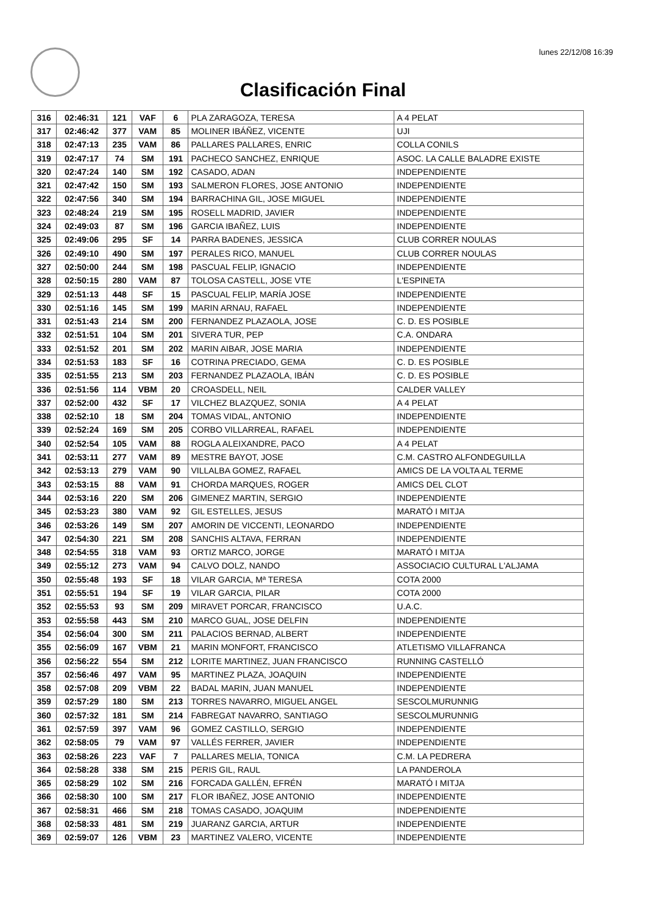lunes 22/12/08 16:39
Clasificación Final
| 316 | 02:46:31 | 121 | VAF | 6 | PLA ZARAGOZA, TERESA | A 4 PELAT |
| 317 | 02:46:42 | 377 | VAM | 85 | MOLINER IBÁÑEZ, VICENTE | UJI |
| 318 | 02:47:13 | 235 | VAM | 86 | PALLARES PALLARES, ENRIC | COLLA CONILS |
| 319 | 02:47:17 | 74 | SM | 191 | PACHECO SANCHEZ, ENRIQUE | ASOC. LA CALLE BALADRE EXISTE |
| 320 | 02:47:24 | 140 | SM | 192 | CASADO, ADAN | INDEPENDIENTE |
| 321 | 02:47:42 | 150 | SM | 193 | SALMERON FLORES, JOSE ANTONIO | INDEPENDIENTE |
| 322 | 02:47:56 | 340 | SM | 194 | BARRACHINA GIL, JOSE MIGUEL | INDEPENDIENTE |
| 323 | 02:48:24 | 219 | SM | 195 | ROSELL MADRID, JAVIER | INDEPENDIENTE |
| 324 | 02:49:03 | 87 | SM | 196 | GARCIA IBAÑEZ, LUIS | INDEPENDIENTE |
| 325 | 02:49:06 | 295 | SF | 14 | PARRA BADENES, JESSICA | CLUB CORRER NOULAS |
| 326 | 02:49:10 | 490 | SM | 197 | PERALES RICO, MANUEL | CLUB CORRER NOULAS |
| 327 | 02:50:00 | 244 | SM | 198 | PASCUAL FELIP, IGNACIO | INDEPENDIENTE |
| 328 | 02:50:15 | 280 | VAM | 87 | TOLOSA CASTELL, JOSE VTE | L'ESPINETA |
| 329 | 02:51:13 | 448 | SF | 15 | PASCUAL FELIP, MARÍA JOSE | INDEPENDIENTE |
| 330 | 02:51:16 | 145 | SM | 199 | MARIN ARNAU, RAFAEL | INDEPENDIENTE |
| 331 | 02:51:43 | 214 | SM | 200 | FERNANDEZ PLAZAOLA, JOSE | C. D. ES POSIBLE |
| 332 | 02:51:51 | 104 | SM | 201 | SIVERA TUR, PEP | C.A. ONDARA |
| 333 | 02:51:52 | 201 | SM | 202 | MARIN AIBAR, JOSE MARIA | INDEPENDIENTE |
| 334 | 02:51:53 | 183 | SF | 16 | COTRINA PRECIADO, GEMA | C. D. ES POSIBLE |
| 335 | 02:51:55 | 213 | SM | 203 | FERNANDEZ PLAZAOLA, IBÁN | C. D. ES POSIBLE |
| 336 | 02:51:56 | 114 | VBM | 20 | CROASDELL, NEIL | CALDER VALLEY |
| 337 | 02:52:00 | 432 | SF | 17 | VILCHEZ BLAZQUEZ, SONIA | A 4 PELAT |
| 338 | 02:52:10 | 18 | SM | 204 | TOMAS VIDAL, ANTONIO | INDEPENDIENTE |
| 339 | 02:52:24 | 169 | SM | 205 | CORBO VILLARREAL, RAFAEL | INDEPENDIENTE |
| 340 | 02:52:54 | 105 | VAM | 88 | ROGLA ALEIXANDRE, PACO | A 4 PELAT |
| 341 | 02:53:11 | 277 | VAM | 89 | MESTRE BAYOT, JOSE | C.M. CASTRO ALFONDEGUILLA |
| 342 | 02:53:13 | 279 | VAM | 90 | VILLALBA GOMEZ, RAFAEL | AMICS DE LA VOLTA AL TERME |
| 343 | 02:53:15 | 88 | VAM | 91 | CHORDA MARQUES, ROGER | AMICS DEL CLOT |
| 344 | 02:53:16 | 220 | SM | 206 | GIMENEZ MARTIN, SERGIO | INDEPENDIENTE |
| 345 | 02:53:23 | 380 | VAM | 92 | GIL ESTELLES, JESUS | MARATÓ I MITJA |
| 346 | 02:53:26 | 149 | SM | 207 | AMORIN DE VICCENTI, LEONARDO | INDEPENDIENTE |
| 347 | 02:54:30 | 221 | SM | 208 | SANCHIS ALTAVA, FERRAN | INDEPENDIENTE |
| 348 | 02:54:55 | 318 | VAM | 93 | ORTIZ MARCO, JORGE | MARATÓ I MITJA |
| 349 | 02:55:12 | 273 | VAM | 94 | CALVO DOLZ, NANDO | ASSOCIACIO CULTURAL L'ALJAMA |
| 350 | 02:55:48 | 193 | SF | 18 | VILAR GARCIA, Mª TERESA | COTA 2000 |
| 351 | 02:55:51 | 194 | SF | 19 | VILAR GARCIA, PILAR | COTA 2000 |
| 352 | 02:55:53 | 93 | SM | 209 | MIRAVET PORCAR, FRANCISCO | U.A.C. |
| 353 | 02:55:58 | 443 | SM | 210 | MARCO GUAL, JOSE DELFIN | INDEPENDIENTE |
| 354 | 02:56:04 | 300 | SM | 211 | PALACIOS BERNAD, ALBERT | INDEPENDIENTE |
| 355 | 02:56:09 | 167 | VBM | 21 | MARIN MONFORT, FRANCISCO | ATLETISMO VILLAFRANCA |
| 356 | 02:56:22 | 554 | SM | 212 | LORITE MARTINEZ, JUAN FRANCISCO | RUNNING CASTELLÓ |
| 357 | 02:56:46 | 497 | VAM | 95 | MARTINEZ PLAZA, JOAQUIN | INDEPENDIENTE |
| 358 | 02:57:08 | 209 | VBM | 22 | BADAL MARIN, JUAN MANUEL | INDEPENDIENTE |
| 359 | 02:57:29 | 180 | SM | 213 | TORRES NAVARRO, MIGUEL ANGEL | SESCOLMURUNNIG |
| 360 | 02:57:32 | 181 | SM | 214 | FABREGAT NAVARRO, SANTIAGO | SESCOLMURUNNIG |
| 361 | 02:57:59 | 397 | VAM | 96 | GOMEZ CASTILLO, SERGIO | INDEPENDIENTE |
| 362 | 02:58:05 | 79 | VAM | 97 | VALLÉS FERRER, JAVIER | INDEPENDIENTE |
| 363 | 02:58:26 | 223 | VAF | 7 | PALLARES MELIA, TONICA | C.M. LA PEDRERA |
| 364 | 02:58:28 | 338 | SM | 215 | PERIS GIL, RAUL | LA PANDEROLA |
| 365 | 02:58:29 | 102 | SM | 216 | FORCADA GALLÉN, EFRÉN | MARATÓ I MITJA |
| 366 | 02:58:30 | 100 | SM | 217 | FLOR IBAÑEZ, JOSE ANTONIO | INDEPENDIENTE |
| 367 | 02:58:31 | 466 | SM | 218 | TOMAS CASADO, JOAQUIM | INDEPENDIENTE |
| 368 | 02:58:33 | 481 | SM | 219 | JUARANZ GARCIA, ARTUR | INDEPENDIENTE |
| 369 | 02:59:07 | 126 | VBM | 23 | MARTINEZ VALERO, VICENTE | INDEPENDIENTE |